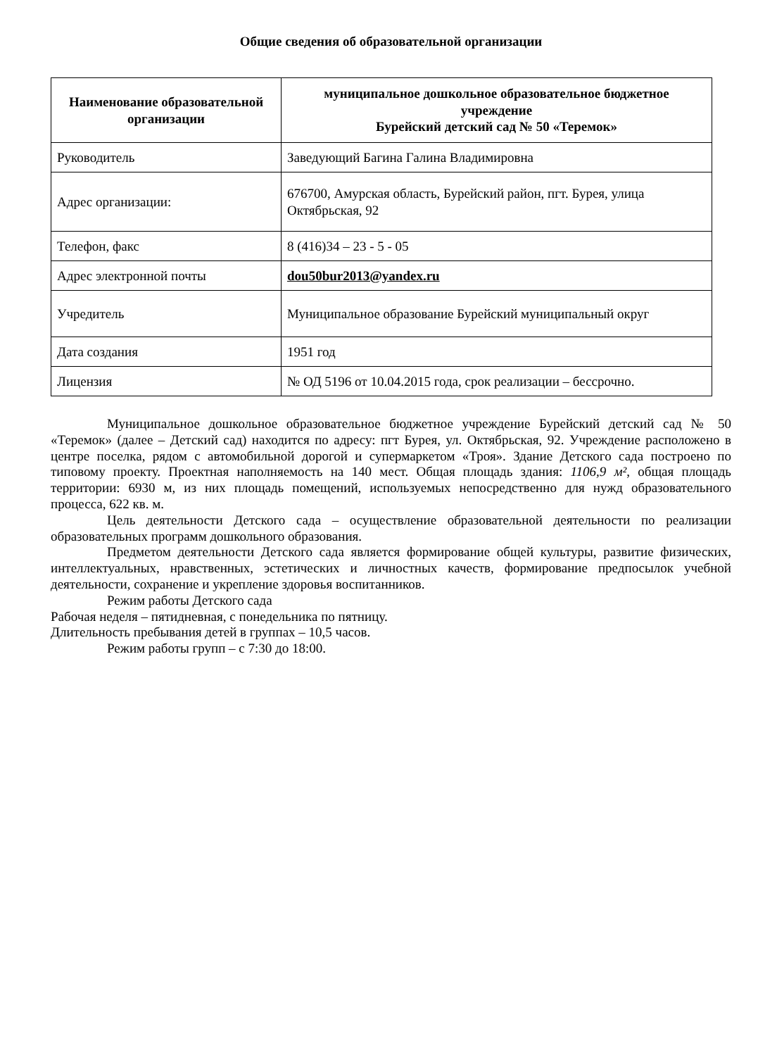Общие сведения об образовательной организации
| Наименование образовательной организации | муниципальное дошкольное образовательное бюджетное учреждение Бурейский детский сад № 50 «Теремок» |
| --- | --- |
| Руководитель | Заведующий Багина Галина Владимировна |
| Адрес организации: | 676700, Амурская область, Бурейский район, пгт. Бурея, улица Октябрьская, 92 |
| Телефон, факс | 8 (416)34 – 23 - 5 - 05 |
| Адрес электронной почты | dou50bur2013@yandex.ru |
| Учредитель | Муниципальное образование Бурейский муниципальный округ |
| Дата создания | 1951 год |
| Лицензия | № ОД 5196 от 10.04.2015 года, срок реализации – бессрочно. |
Муниципальное дошкольное образовательное бюджетное учреждение Бурейский детский сад № 50 «Теремок» (далее – Детский сад) находится по адресу: пгт Бурея, ул. Октябрьская, 92. Учреждение расположено в центре поселка, рядом с автомобильной дорогой и супермаркетом «Троя». Здание Детского сада построено по типовому проекту. Проектная наполняемость на 140 мест. Общая площадь здания: 1106,9 м², общая площадь территории: 6930 м, из них площадь помещений, используемых непосредственно для нужд образовательного процесса, 622 кв. м.
Цель деятельности Детского сада – осуществление образовательной деятельности по реализации образовательных программ дошкольного образования.
Предметом деятельности Детского сада является формирование общей культуры, развитие физических, интеллектуальных, нравственных, эстетических и личностных качеств, формирование предпосылок учебной деятельности, сохранение и укрепление здоровья воспитанников.
Режим работы Детского сада
Рабочая неделя – пятидневная, с понедельника по пятницу.
Длительность пребывания детей в группах – 10,5 часов.
Режим работы групп – с 7:30 до 18:00.